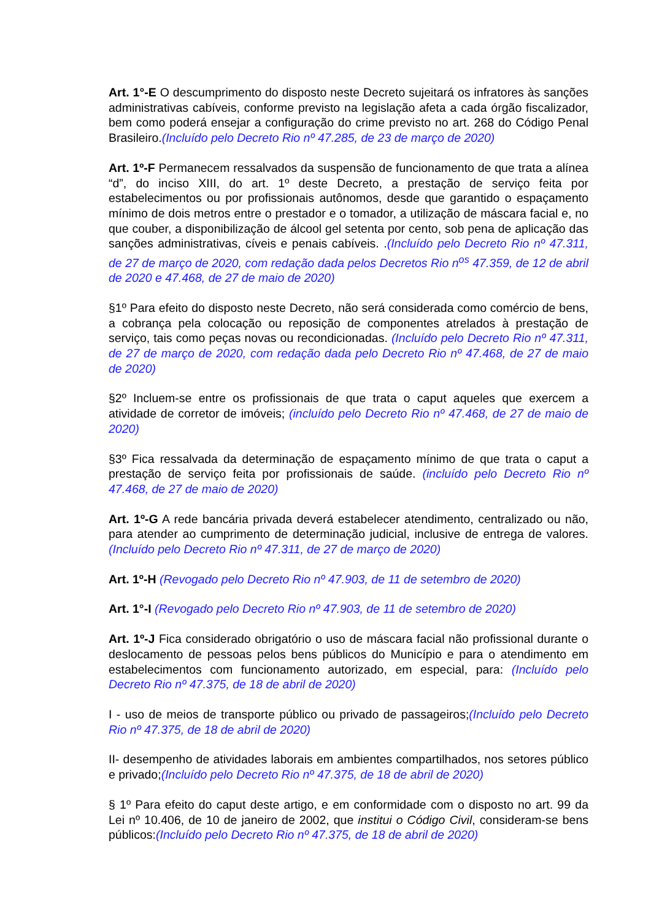Art. 1°-E O descumprimento do disposto neste Decreto sujeitará os infratores às sanções administrativas cabíveis, conforme previsto na legislação afeta a cada órgão fiscalizador, bem como poderá ensejar a configuração do crime previsto no art. 268 do Código Penal Brasileiro.(Incluído pelo Decreto Rio nº 47.285, de 23 de março de 2020)
Art. 1º-F Permanecem ressalvados da suspensão de funcionamento de que trata a alínea “d”, do inciso XIII, do art. 1º deste Decreto, a prestação de serviço feita por estabelecimentos ou por profissionais autônomos, desde que garantido o espaçamento mínimo de dois metros entre o prestador e o tomador, a utilização de máscara facial e, no que couber, a disponibilização de álcool gel setenta por cento, sob pena de aplicação das sanções administrativas, cíveis e penais cabíveis. .(Incluído pelo Decreto Rio nº 47.311, de 27 de março de 2020, com redação dada pelos Decretos Rio n<sup>os</sup> 47.359, de 12 de abril de 2020 e 47.468, de 27 de maio de 2020)
§1º Para efeito do disposto neste Decreto, não será considerada como comércio de bens, a cobrança pela colocação ou reposição de componentes atrelados à prestação de serviço, tais como peças novas ou recondicionadas. (Incluído pelo Decreto Rio nº 47.311, de 27 de março de 2020, com redação dada pelo Decreto Rio nº 47.468, de 27 de maio de 2020)
§2º Incluem-se entre os profissionais de que trata o caput aqueles que exercem a atividade de corretor de imóveis; (incluído pelo Decreto Rio nº 47.468, de 27 de maio de 2020)
§3º Fica ressalvada da determinação de espaçamento mínimo de que trata o caput a prestação de serviço feita por profissionais de saúde. (incluído pelo Decreto Rio nº 47.468, de 27 de maio de 2020)
Art. 1º-G A rede bancária privada deverá estabelecer atendimento, centralizado ou não, para atender ao cumprimento de determinação judicial, inclusive de entrega de valores. (Incluído pelo Decreto Rio nº 47.311, de 27 de março de 2020)
Art. 1º-H (Revogado pelo Decreto Rio nº 47.903, de 11 de setembro de 2020)
Art. 1°-I (Revogado pelo Decreto Rio nº 47.903, de 11 de setembro de 2020)
Art. 1º-J Fica considerado obrigatório o uso de máscara facial não profissional durante o deslocamento de pessoas pelos bens públicos do Município e para o atendimento em estabelecimentos com funcionamento autorizado, em especial, para: (Incluído pelo Decreto Rio nº 47.375, de 18 de abril de 2020)
I - uso de meios de transporte público ou privado de passageiros;(Incluído pelo Decreto Rio nº 47.375, de 18 de abril de 2020)
II- desempenho de atividades laborais em ambientes compartilhados, nos setores público e privado;(Incluído pelo Decreto Rio nº 47.375, de 18 de abril de 2020)
§ 1º Para efeito do caput deste artigo, e em conformidade com o disposto no art. 99 da Lei nº 10.406, de 10 de janeiro de 2002, que institui o Código Civil, consideram-se bens públicos:(Incluído pelo Decreto Rio nº 47.375, de 18 de abril de 2020)